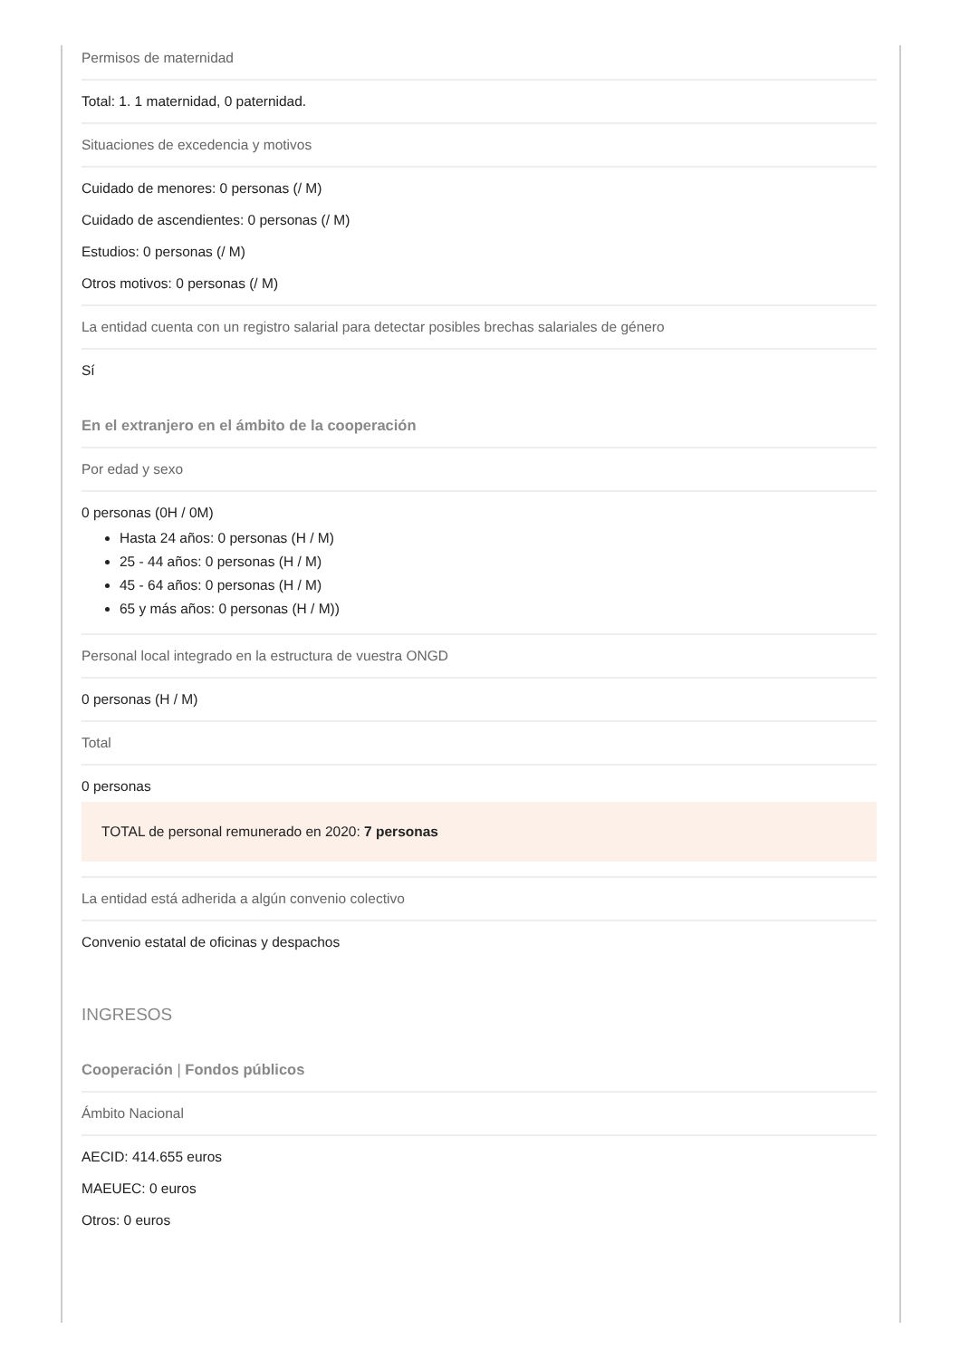Permisos de maternidad
Total: 1. 1 maternidad, 0 paternidad.
Situaciones de excedencia y motivos
Cuidado de menores: 0 personas (/ M)
Cuidado de ascendientes: 0 personas (/ M)
Estudios: 0 personas (/ M)
Otros motivos: 0 personas (/ M)
La entidad cuenta con un registro salarial para detectar posibles brechas salariales de género
Sí
En el extranjero en el ámbito de la cooperación
Por edad y sexo
0 personas (0H / 0M)
Hasta 24 años: 0 personas (H / M)
25 - 44 años: 0 personas (H / M)
45 - 64 años: 0 personas (H / M)
65 y más años: 0 personas (H / M))
Personal local integrado en la estructura de vuestra ONGD
0 personas (H / M)
Total
0 personas
TOTAL de personal remunerado en 2020: 7 personas
La entidad está adherida a algún convenio colectivo
Convenio estatal de oficinas y despachos
INGRESOS
Cooperación | Fondos públicos
Ámbito Nacional
AECID: 414.655 euros
MAEUEC: 0 euros
Otros: 0 euros